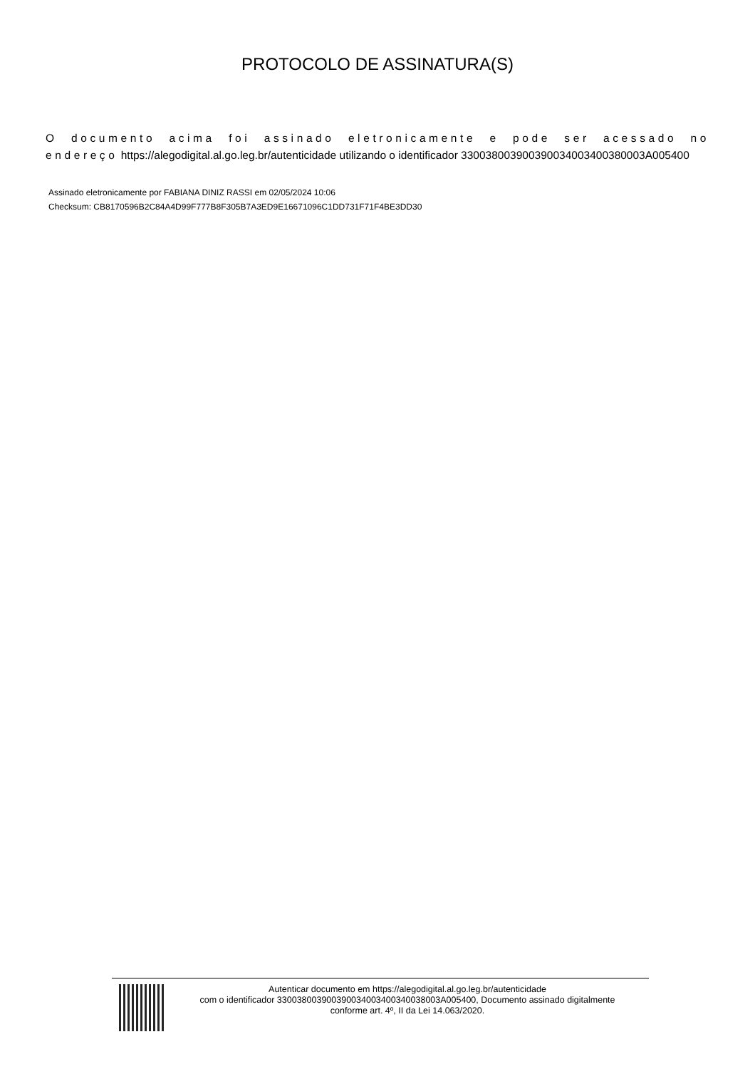PROTOCOLO DE ASSINATURA(S)
O documento acima foi assinado eletronicamente e pode ser acessado no endereço https://alegodigital.al.go.leg.br/autenticidade utilizando o identificador 330038003900390034003400380003A005400
Assinado eletronicamente por FABIANA DINIZ RASSI em 02/05/2024 10:06
Checksum: CB8170596B2C84A4D99F777B8F305B7A3ED9E16671096C1DD731F71F4BE3DD30
Autenticar documento em https://alegodigital.al.go.leg.br/autenticidade
com o identificador 330038003900390034003400340038003A005400, Documento assinado digitalmente
conforme art. 4º, II da Lei 14.063/2020.